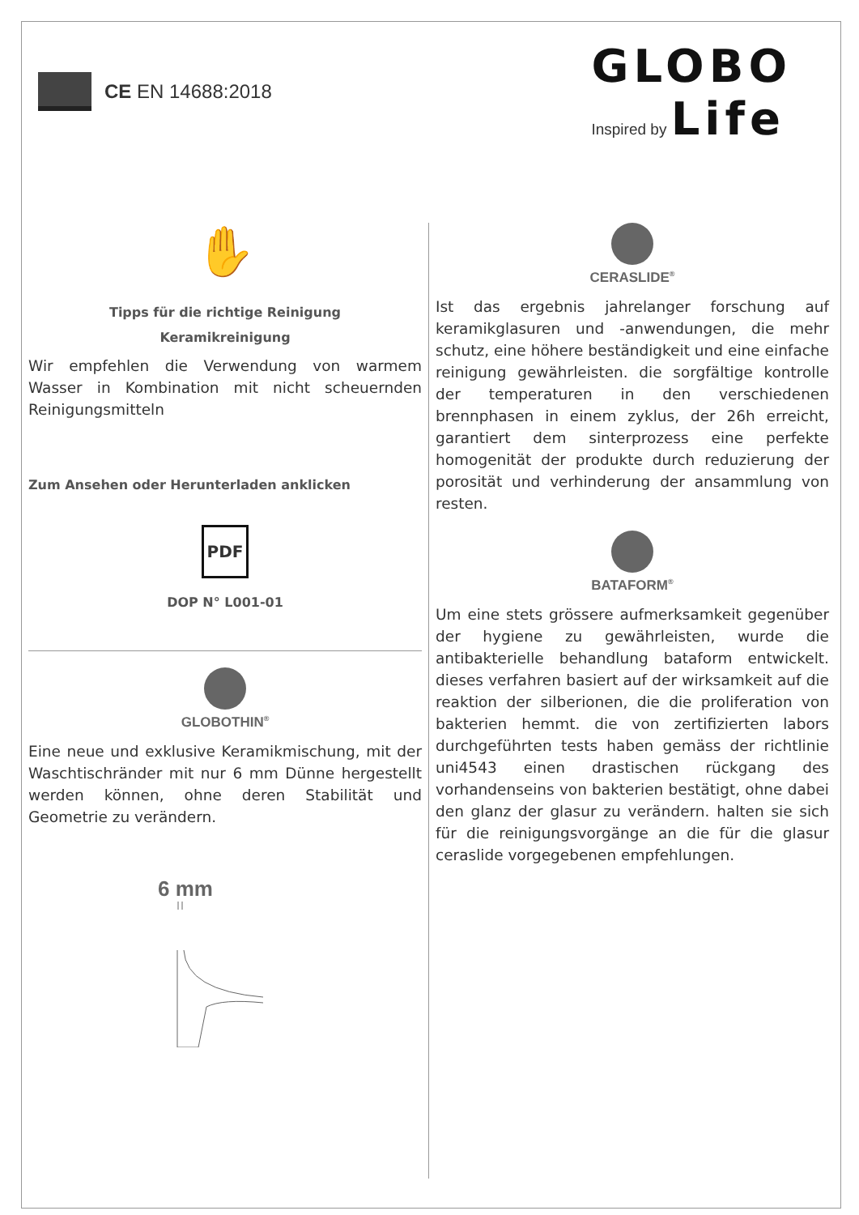CE EN 14688:2018
GLOBO
Inspired by Life
✋
Tipps für die richtige Reinigung
Keramikreinigung
Wir empfehlen die Verwendung von warmem Wasser in Kombination mit nicht scheuernden Reinigungsmitteln
Zum Ansehen oder Herunterladen anklicken
PDF
DOP N° L001-01
GLOBOTHIN<sup>®</sup>
Eine neue und exklusive Keramikmischung, mit der Waschtischränder mit nur 6 mm Dünne hergestellt werden können, ohne deren Stabilität und Geometrie zu verändern.
6 mm
CERASLIDE<sup>®</sup>
Ist das ergebnis jahrelanger forschung auf keramikglasuren und -anwendungen, die mehr schutz, eine höhere beständigkeit und eine einfache reinigung gewährleisten. die sorgfältige kontrolle der temperaturen in den verschiedenen brennphasen in einem zyklus, der 26h erreicht, garantiert dem sinterprozess eine perfekte homogenität der produkte durch reduzierung der porosität und verhinderung der ansammlung von resten.
BATAFORM<sup>®</sup>
Um eine stets grössere aufmerksamkeit gegenüber der hygiene zu gewährleisten, wurde die antibakterielle behandlung bataform entwickelt. dieses verfahren basiert auf der wirksamkeit auf die reaktion der silberionen, die die proliferation von bakterien hemmt. die von zertifizierten labors durchgeführten tests haben gemäss der richtlinie uni4543 einen drastischen rückgang des vorhandenseins von bakterien bestätigt, ohne dabei den glanz der glasur zu verändern. halten sie sich für die reinigungsvorgänge an die für die glasur ceraslide vorgegebenen empfehlungen.